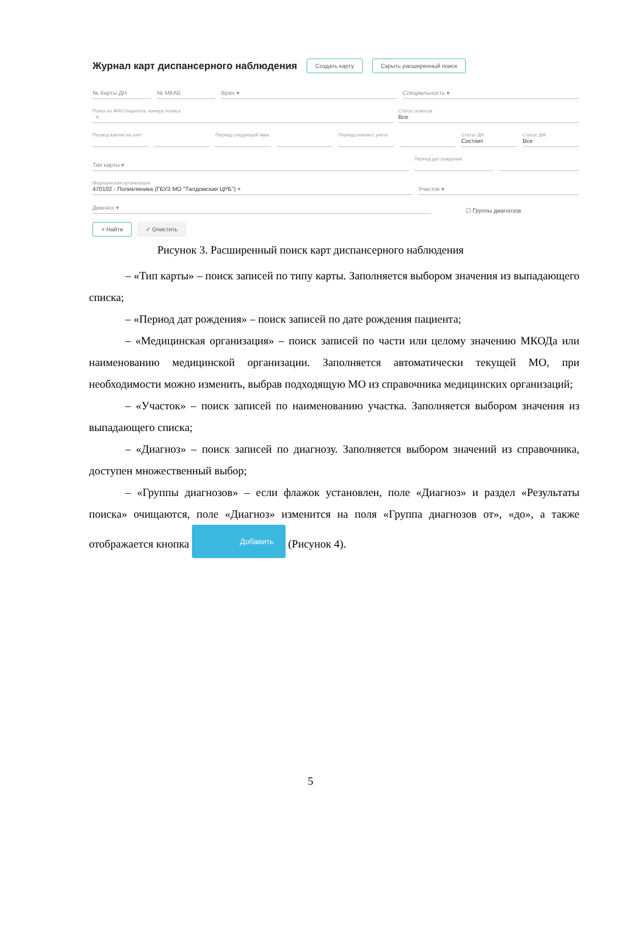Журнал карт диспансерного наблюдения
Создать карту Скрыть расширенный поиск
№ Карты ДН
№ МКАБ
Врач ▾
Специальность ▾
Поиск по ФИО пациента, номеру полиса
×
Статус осмотра
Все
Период взятия на учет
Период следующей явки
Период снятия с учета
Статус ДН
Состоит
Статус ДМ
Все
Тип карты ▾
Период дат рождения
Медицинская организация
470102 - Поликлиника (ГБУЗ МО "Талдомская ЦРБ") ×
Участок ▾
Диагноз ▾
☐ Группы диагнозов
⌕ Найти ✓ Очистить
Рисунок 3. Расширенный поиск карт диспансерного наблюдения
– «Тип карты» – поиск записей по типу карты. Заполняется выбором значения из выпадающего списка;
– «Период дат рождения» – поиск записей по дате рождения пациента;
– «Медицинская организация» – поиск записей по части или целому значению МКОДа или наименованию медицинской организации. Заполняется автоматически текущей МО, при необходимости можно изменить, выбрав подходящую МО из справочника медицинских организаций;
– «Участок» – поиск записей по наименованию участка. Заполняется выбором значения из выпадающего списка;
– «Диагноз» – поиск записей по диагнозу. Заполняется выбором значений из справочника, доступен множественный выбор;
– «Группы диагнозов» – если флажок установлен, поле «Диагноз» и раздел «Результаты поиска» очищаются, поле «Диагноз» изменится на поля «Группа диагнозов от», «до», а также отображается кнопка Добавить (Рисунок 4).
5